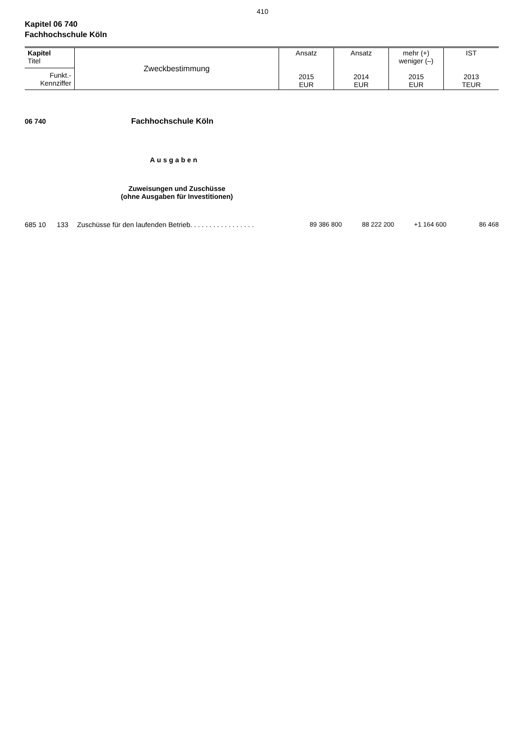410
Kapitel 06 740
Fachhochschule Köln
| Kapitel Titel Funkt.- Kennziffer | Zweckbestimmung | Ansatz 2015 EUR | Ansatz 2014 EUR | mehr (+) weniger (–) 2015 EUR | IST 2013 TEUR |
06 740 Fachhochschule Köln
Ausgaben
Zuweisungen und Zuschüsse
(ohne Ausgaben für Investitionen)
685 10 133 Zuschüsse für den laufenden Betrieb. . . . . . . . . . . . . . . . . 89 386 800 88 222 200 +1 164 600 86 468